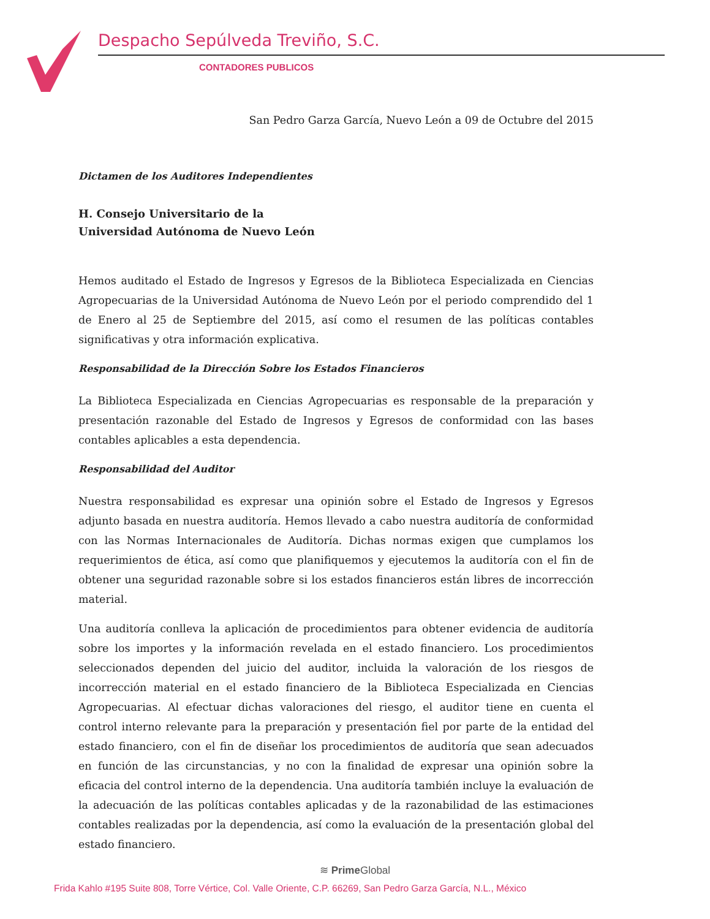Despacho Sepúlveda Treviño, S.C.
CONTADORES PUBLICOS
San Pedro Garza García, Nuevo León a 09 de Octubre del 2015
Dictamen de los Auditores Independientes
H. Consejo Universitario de la
Universidad Autónoma de Nuevo León
Hemos auditado el Estado de Ingresos y Egresos de la Biblioteca Especializada en Ciencias Agropecuarias de la Universidad Autónoma de Nuevo León por el periodo comprendido del 1 de Enero al 25 de Septiembre del 2015, así como el resumen de las políticas contables significativas y otra información explicativa.
Responsabilidad de la Dirección Sobre los Estados Financieros
La Biblioteca Especializada en Ciencias Agropecuarias es responsable de la preparación y presentación razonable del Estado de Ingresos y Egresos de conformidad con las bases contables aplicables a esta dependencia.
Responsabilidad del Auditor
Nuestra responsabilidad es expresar una opinión sobre el Estado de Ingresos y Egresos adjunto basada en nuestra auditoría. Hemos llevado a cabo nuestra auditoría de conformidad con las Normas Internacionales de Auditoría. Dichas normas exigen que cumplamos los requerimientos de ética, así como que planifiquemos y ejecutemos la auditoría con el fin de obtener una seguridad razonable sobre si los estados financieros están libres de incorrección material.
Una auditoría conlleva la aplicación de procedimientos para obtener evidencia de auditoría sobre los importes y la información revelada en el estado financiero. Los procedimientos seleccionados dependen del juicio del auditor, incluida la valoración de los riesgos de incorrección material en el estado financiero de la Biblioteca Especializada en Ciencias Agropecuarias. Al efectuar dichas valoraciones del riesgo, el auditor tiene en cuenta el control interno relevante para la preparación y presentación fiel por parte de la entidad del estado financiero, con el fin de diseñar los procedimientos de auditoría que sean adecuados en función de las circunstancias, y no con la finalidad de expresar una opinión sobre la eficacia del control interno de la dependencia. Una auditoría también incluye la evaluación de la adecuación de las políticas contables aplicadas y de la razonabilidad de las estimaciones contables realizadas por la dependencia, así como la evaluación de la presentación global del estado financiero.
≋ Prime Global
Frida Kahlo #195 Suite 808, Torre Vértice, Col. Valle Oriente, C.P. 66269, San Pedro Garza García, N.L., México